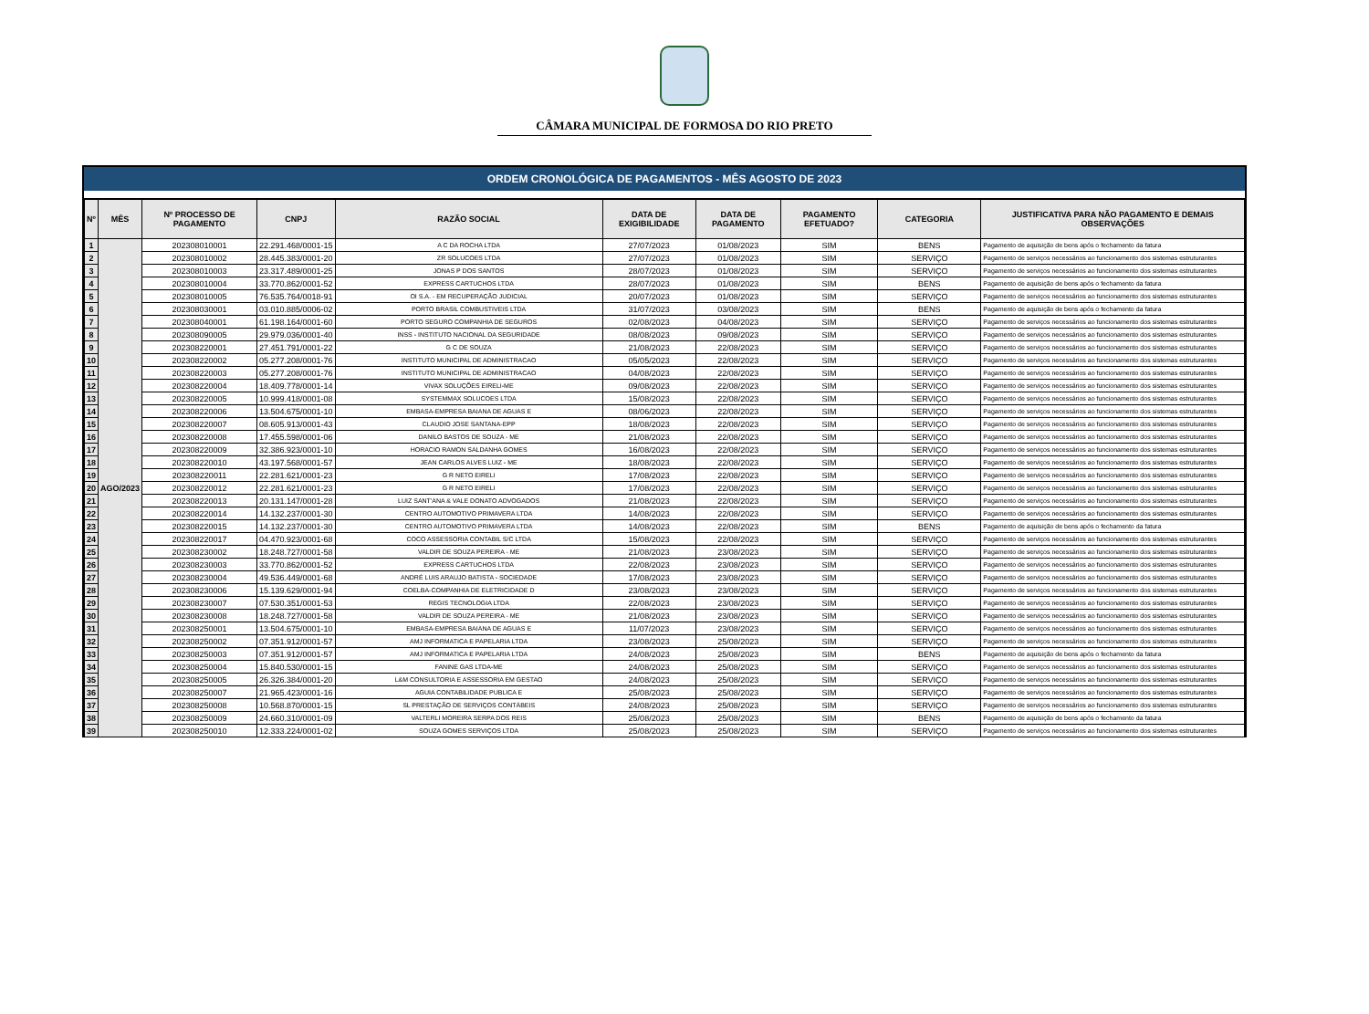CÂMARA MUNICIPAL DE FORMOSA DO RIO PRETO
ORDEM CRONOLÓGICA DE PAGAMENTOS - MÊS AGOSTO DE 2023
| Nº | MÊS | Nº PROCESSO DE PAGAMENTO | CNPJ | RAZÃO SOCIAL | DATA DE EXIGIBILIDADE | DATA DE PAGAMENTO | PAGAMENTO EFETUADO? | CATEGORIA | JUSTIFICATIVA PARA NÃO PAGAMENTO E DEMAIS OBSERVAÇÕES |
| --- | --- | --- | --- | --- | --- | --- | --- | --- | --- |
| 1 | AGO/2023 | 202308010001 | 22.291.468/0001-15 | A C DA ROCHA LTDA | 27/07/2023 | 01/08/2023 | SIM | BENS | Pagamento de aquisição de bens após o fechamento da fatura |
| 2 | | 202308010002 | 28.445.383/0001-20 | ZR SOLUCOES LTDA | 27/07/2023 | 01/08/2023 | SIM | SERVIÇO | Pagamento de serviços necessários ao funcionamento dos sistemas estruturantes |
| 3 | | 202308010003 | 23.317.489/0001-25 | JONAS P DOS SANTOS | 28/07/2023 | 01/08/2023 | SIM | SERVIÇO | Pagamento de serviços necessários ao funcionamento dos sistemas estruturantes |
| 4 | | 202308010004 | 33.770.862/0001-52 | EXPRESS CARTUCHOS LTDA | 28/07/2023 | 01/08/2023 | SIM | BENS | Pagamento de aquisição de bens após o fechamento da fatura |
| 5 | | 202308010005 | 76.535.764/0018-91 | OI S.A. - EM RECUPERAÇÃO JUDICIAL | 20/07/2023 | 01/08/2023 | SIM | SERVIÇO | Pagamento de serviços necessários ao funcionamento dos sistemas estruturantes |
| 6 | | 202308030001 | 03.010.885/0006-02 | PORTO BRASIL COMBUSTIVEIS LTDA | 31/07/2023 | 03/08/2023 | SIM | BENS | Pagamento de aquisição de bens após o fechamento da fatura |
| 7 | | 202308040001 | 61.198.164/0001-60 | PORTO SEGURO COMPANHIA DE SEGUROS | 02/08/2023 | 04/08/2023 | SIM | SERVIÇO | Pagamento de serviços necessários ao funcionamento dos sistemas estruturantes |
| 8 | | 202308090005 | 29.979.036/0001-40 | INSS - INSTITUTO NACIONAL DA SEGURIDADE | 08/08/2023 | 09/08/2023 | SIM | SERVIÇO | Pagamento de serviços necessários ao funcionamento dos sistemas estruturantes |
| 9 | | 202308220001 | 27.451.791/0001-22 | G C DE SOUZA | 21/08/2023 | 22/08/2023 | SIM | SERVIÇO | Pagamento de serviços necessários ao funcionamento dos sistemas estruturantes |
| 10 | | 202308220002 | 05.277.208/0001-76 | INSTITUTO MUNICIPAL DE ADMINISTRACAO | 05/05/2023 | 22/08/2023 | SIM | SERVIÇO | Pagamento de serviços necessários ao funcionamento dos sistemas estruturantes |
| 11 | | 202308220003 | 05.277.208/0001-76 | INSTITUTO MUNICIPAL DE ADMINISTRACAO | 04/08/2023 | 22/08/2023 | SIM | SERVIÇO | Pagamento de serviços necessários ao funcionamento dos sistemas estruturantes |
| 12 | | 202308220004 | 18.409.778/0001-14 | VIVAX SOLUÇÕES EIRELI-ME | 09/08/2023 | 22/08/2023 | SIM | SERVIÇO | Pagamento de serviços necessários ao funcionamento dos sistemas estruturantes |
| 13 | | 202308220005 | 10.999.418/0001-08 | SYSTEMMAX SOLUCOES LTDA | 15/08/2023 | 22/08/2023 | SIM | SERVIÇO | Pagamento de serviços necessários ao funcionamento dos sistemas estruturantes |
| 14 | | 202308220006 | 13.504.675/0001-10 | EMBASA-EMPRESA BAIANA DE AGUAS E | 08/06/2023 | 22/08/2023 | SIM | SERVIÇO | Pagamento de serviços necessários ao funcionamento dos sistemas estruturantes |
| 15 | | 202308220007 | 08.605.913/0001-43 | CLAUDIO JOSE SANTANA-EPP | 18/08/2023 | 22/08/2023 | SIM | SERVIÇO | Pagamento de serviços necessários ao funcionamento dos sistemas estruturantes |
| 16 | | 202308220008 | 17.455.598/0001-06 | DANILO BASTOS DE SOUZA - ME | 21/08/2023 | 22/08/2023 | SIM | SERVIÇO | Pagamento de serviços necessários ao funcionamento dos sistemas estruturantes |
| 17 | | 202308220009 | 32.386.923/0001-10 | HORACIO RAMON SALDANHA GOMES | 16/08/2023 | 22/08/2023 | SIM | SERVIÇO | Pagamento de serviços necessários ao funcionamento dos sistemas estruturantes |
| 18 | | 202308220010 | 43.197.568/0001-57 | JEAN CARLOS ALVES LUIZ - ME | 18/08/2023 | 22/08/2023 | SIM | SERVIÇO | Pagamento de serviços necessários ao funcionamento dos sistemas estruturantes |
| 19 | | 202308220011 | 22.281.621/0001-23 | G R NETO EIRELI | 17/08/2023 | 22/08/2023 | SIM | SERVIÇO | Pagamento de serviços necessários ao funcionamento dos sistemas estruturantes |
| 20 | | 202308220012 | 22.281.621/0001-23 | G R NETO EIRELI | 17/08/2023 | 22/08/2023 | SIM | SERVIÇO | Pagamento de serviços necessários ao funcionamento dos sistemas estruturantes |
| 21 | | 202308220013 | 20.131.147/0001-28 | LUIZ SANT'ANA & VALE DONATO ADVOGADOS | 21/08/2023 | 22/08/2023 | SIM | SERVIÇO | Pagamento de serviços necessários ao funcionamento dos sistemas estruturantes |
| 22 | | 202308220014 | 14.132.237/0001-30 | CENTRO AUTOMOTIVO PRIMAVERA LTDA | 14/08/2023 | 22/08/2023 | SIM | SERVIÇO | Pagamento de serviços necessários ao funcionamento dos sistemas estruturantes |
| 23 | | 202308220015 | 14.132.237/0001-30 | CENTRO AUTOMOTIVO PRIMAVERA LTDA | 14/08/2023 | 22/08/2023 | SIM | BENS | Pagamento de aquisição de bens após o fechamento da fatura |
| 24 | | 202308220017 | 04.470.923/0001-68 | COCO ASSESSORIA CONTABIL S/C LTDA | 15/08/2023 | 22/08/2023 | SIM | SERVIÇO | Pagamento de serviços necessários ao funcionamento dos sistemas estruturantes |
| 25 | | 202308230002 | 18.248.727/0001-58 | VALDIR DE SOUZA PEREIRA - ME | 21/08/2023 | 23/08/2023 | SIM | SERVIÇO | Pagamento de serviços necessários ao funcionamento dos sistemas estruturantes |
| 26 | | 202308230003 | 33.770.862/0001-52 | EXPRESS CARTUCHOS LTDA | 22/08/2023 | 23/08/2023 | SIM | SERVIÇO | Pagamento de serviços necessários ao funcionamento dos sistemas estruturantes |
| 27 | | 202308230004 | 49.536.449/0001-68 | ANDRÉ LUIS ARAUJO BATISTA - SOCIEDADE | 17/08/2023 | 23/08/2023 | SIM | SERVIÇO | Pagamento de serviços necessários ao funcionamento dos sistemas estruturantes |
| 28 | | 202308230006 | 15.139.629/0001-94 | COELBA-COMPANHIA DE ELETRICIDADE D | 23/08/2023 | 23/08/2023 | SIM | SERVIÇO | Pagamento de serviços necessários ao funcionamento dos sistemas estruturantes |
| 29 | | 202308230007 | 07.530.351/0001-53 | REGIS TECNOLOGIA LTDA | 22/08/2023 | 23/08/2023 | SIM | SERVIÇO | Pagamento de serviços necessários ao funcionamento dos sistemas estruturantes |
| 30 | | 202308230008 | 18.248.727/0001-58 | VALDIR DE SOUZA PEREIRA - ME | 21/08/2023 | 23/08/2023 | SIM | SERVIÇO | Pagamento de serviços necessários ao funcionamento dos sistemas estruturantes |
| 31 | | 202308250001 | 13.504.675/0001-10 | EMBASA-EMPRESA BAIANA DE AGUAS E | 11/07/2023 | 23/08/2023 | SIM | SERVIÇO | Pagamento de serviços necessários ao funcionamento dos sistemas estruturantes |
| 32 | | 202308250002 | 07.351.912/0001-57 | AMJ INFORMATICA E PAPELARIA LTDA | 23/08/2023 | 25/08/2023 | SIM | SERVIÇO | Pagamento de serviços necessários ao funcionamento dos sistemas estruturantes |
| 33 | | 202308250003 | 07.351.912/0001-57 | AMJ INFORMATICA E PAPELARIA LTDA | 24/08/2023 | 25/08/2023 | SIM | BENS | Pagamento de aquisição de bens após o fechamento da fatura |
| 34 | | 202308250004 | 15.840.530/0001-15 | FANINE GAS LTDA-ME | 24/08/2023 | 25/08/2023 | SIM | SERVIÇO | Pagamento de serviços necessários ao funcionamento dos sistemas estruturantes |
| 35 | | 202308250005 | 26.326.384/0001-20 | L&M CONSULTORIA E ASSESSORIA EM GESTAO | 24/08/2023 | 25/08/2023 | SIM | SERVIÇO | Pagamento de serviços necessários ao funcionamento dos sistemas estruturantes |
| 36 | | 202308250007 | 21.965.423/0001-16 | AGUIA CONTABILIDADE PUBLICA E | 25/08/2023 | 25/08/2023 | SIM | SERVIÇO | Pagamento de serviços necessários ao funcionamento dos sistemas estruturantes |
| 37 | | 202308250008 | 10.568.870/0001-15 | SL PRESTAÇÃO DE SERVIÇOS CONTÁBEIS | 24/08/2023 | 25/08/2023 | SIM | SERVIÇO | Pagamento de serviços necessários ao funcionamento dos sistemas estruturantes |
| 38 | | 202308250009 | 24.660.310/0001-09 | VALTERLI MOREIRA SERPA DOS REIS | 25/08/2023 | 25/08/2023 | SIM | BENS | Pagamento de aquisição de bens após o fechamento da fatura |
| 39 | | 202308250010 | 12.333.224/0001-02 | SOUZA GOMES SERVIÇOS LTDA | 25/08/2023 | 25/08/2023 | SIM | SERVIÇO | Pagamento de serviços necessários ao funcionamento dos sistemas estruturantes |